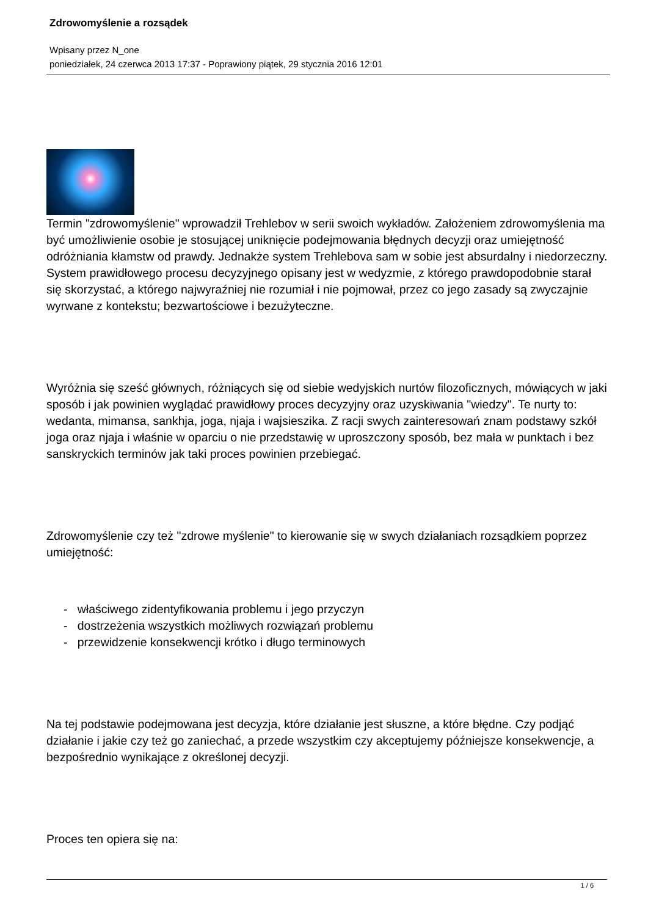Zdrowomyślenie a rozsądek
Wpisany przez N_one
poniedziałek, 24 czerwca 2013 17:37 - Poprawiony piątek, 29 stycznia 2016 12:01
Termin "zdrowomyślenie" wprowadził Trehlebov w serii swoich wykładów. Założeniem zdrowomyślenia ma być umożliwienie osobie je stosującej uniknięcie podejmowania błędnych decyzji oraz umiejętność odróżniania kłamstw od prawdy. Jednakże system Trehlebova sam w sobie jest absurdalny i niedorzeczny. System prawidłowego procesu decyzyjnego opisany jest w wedyzmie, z którego prawdopodobnie starał się skorzystać, a którego najwyraźniej nie rozumiał i nie pojmował, przez co jego zasady są zwyczajnie wyrwane z kontekstu; bezwartościowe i bezużyteczne.
Wyróżnia się sześć głównych, różniących się od siebie wedyjskich nurtów filozoficznych, mówiących w jaki sposób i jak powinien wyglądać prawidłowy proces decyzyjny oraz uzyskiwania "wiedzy". Te nurty to: wedanta, mimansa, sankhja, joga, njaja i wajsieszika. Z racji swych zainteresowań znam podstawy szkół joga oraz njaja i właśnie w oparciu o nie przedstawię w uproszczony sposób, bez mała w punktach i bez sanskryckich terminów jak taki proces powinien przebiegać.
Zdrowomyślenie czy też "zdrowe myślenie" to kierowanie się w swych działaniach rozsądkiem poprzez umiejętność:
- właściwego zidentyfikowania problemu i jego przyczyn
- dostrzeżenia wszystkich możliwych rozwiązań problemu
- przewidzenie konsekwencji krótko i długo terminowych
Na tej podstawie podejmowana jest decyzja, które działanie jest słuszne, a które błędne. Czy podjąć działanie i jakie czy też go zaniechać, a przede wszystkim czy akceptujemy późniejsze konsekwencje, a bezpośrednio wynikające z określonej decyzji.
Proces ten opiera się na:
1 / 6